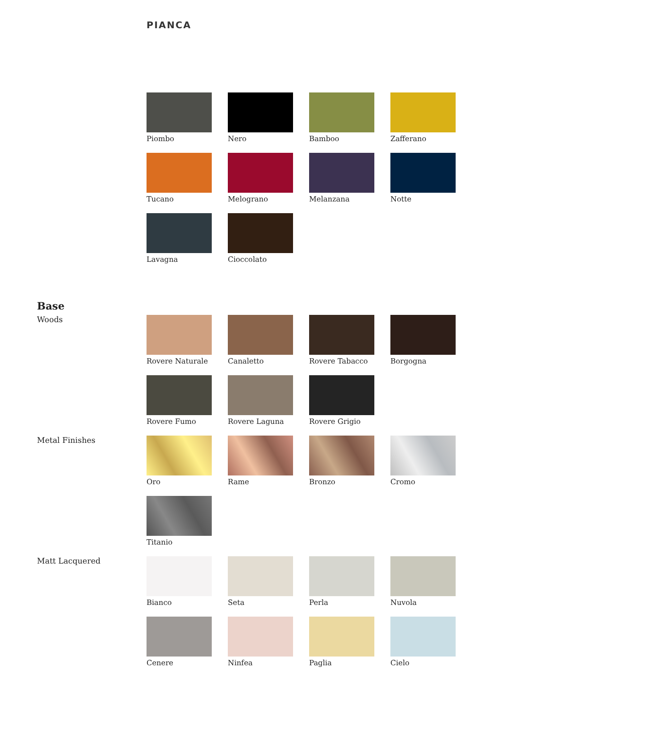PIANCA
Piombo
Nero
Bamboo
Zafferano
Tucano
Melograno
Melanzana
Notte
Lavagna
Cioccolato
Base
Woods
Rovere Naturale
Canaletto
Rovere Tabacco
Borgogna
Rovere Fumo
Rovere Laguna
Rovere Grigio
Metal Finishes
Oro
Rame
Bronzo
Cromo
Titanio
Matt Lacquered
Bianco
Seta
Perla
Nuvola
Cenere
Ninfea
Paglia
Cielo